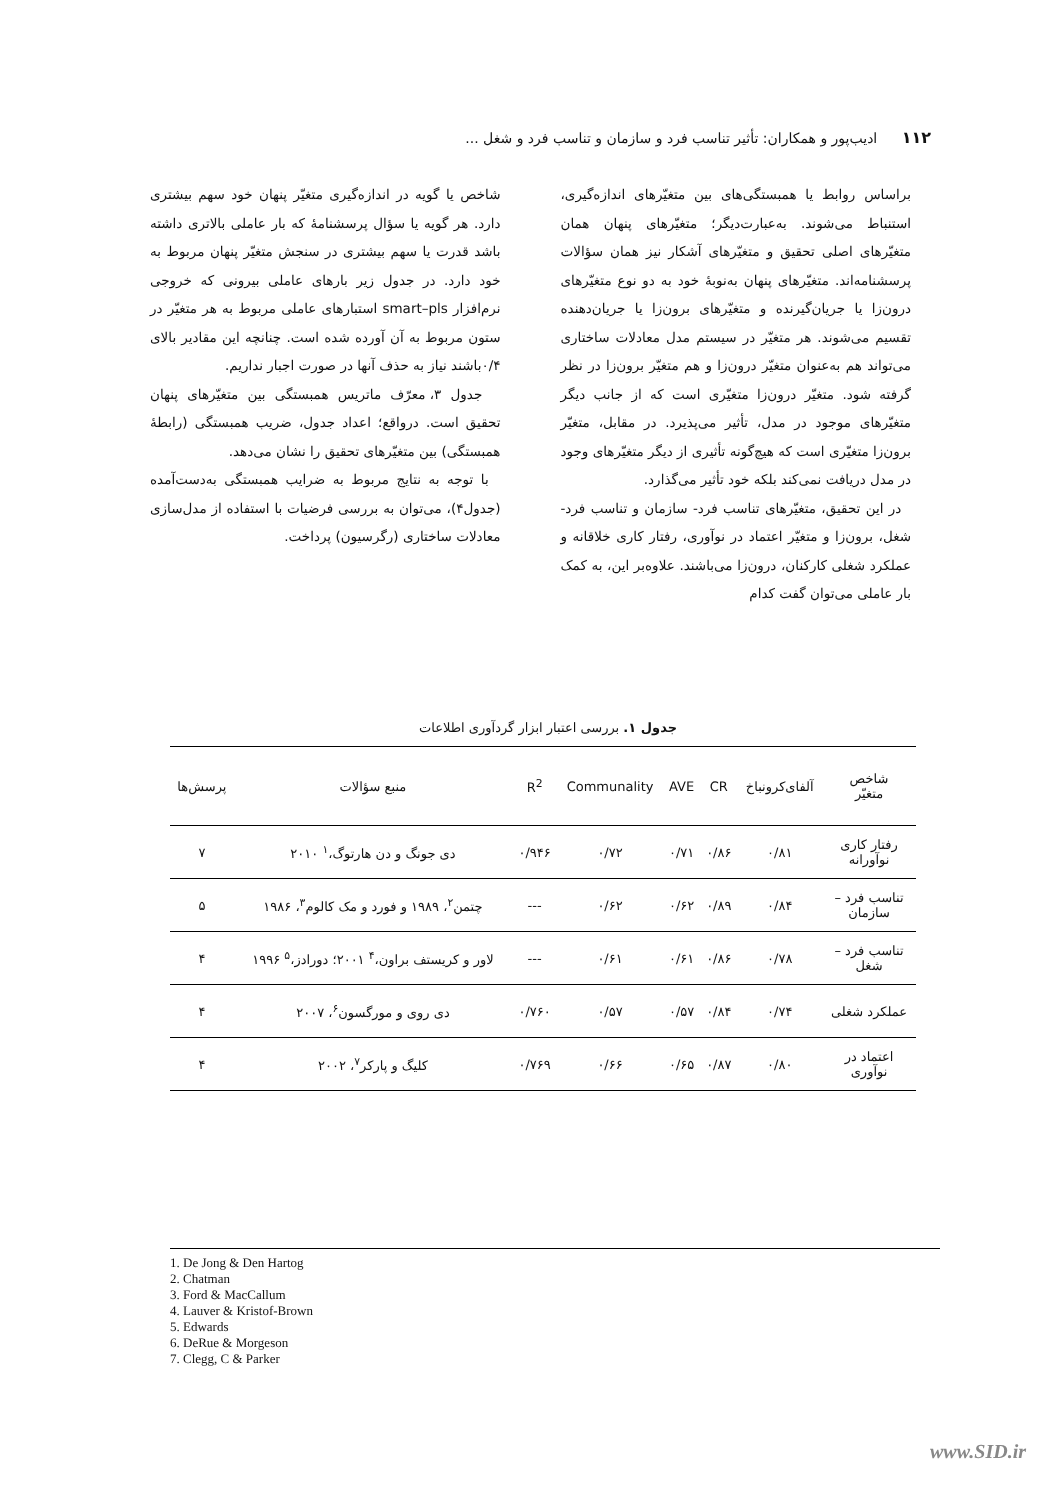۱۱۲ ادیب‌پور و همکاران: تأثیر تناسب فرد و سازمان و تناسب فرد و شغل ...
براساس روابط یا همبستگی‌های بین متغیّرهای اندازه‌گیری، استنباط می‌شوند. به‌عبارت‌دیگر؛ متغیّرهای پنهان همان متغیّرهای اصلی تحقیق و متغیّرهای آشکار نیز همان سؤالات پرسشنامه‌اند. متغیّرهای پنهان به‌نوبهٔ خود به دو نوع متغیّرهای درون‌زا یا جریان‌گیرنده و متغیّرهای برون‌زا یا جریان‌دهنده تقسیم می‌شوند. هر متغیّر در سیستم مدل معادلات ساختاری می‌تواند هم به‌عنوان متغیّر درون‌زا و هم متغیّر برون‌زا در نظر گرفته شود. متغیّر درون‌زا متغیّری است که از جانب دیگر متغیّرهای موجود در مدل، تأثیر می‌پذیرد. در مقابل، متغیّر برون‌زا متغیّری است که هیچ‌گونه تأثیری از دیگر متغیّرهای وجود در مدل دریافت نمی‌کند بلکه خود تأثیر می‌گذارد.
در این تحقیق، متغیّرهای تناسب فرد- سازمان و تناسب فرد- شغل، برون‌زا و متغیّر اعتماد در نوآوری، رفتار کاری خلاقانه و عملکرد شغلی کارکنان، درون‌زا می‌باشند. علاوه‌بر این، به کمک بار عاملی می‌توان گفت کدام
شاخص یا گویه در اندازه‌گیری متغیّر پنهان خود سهم بیشتری دارد. هر گویه یا سؤال پرسشنامهٔ که بار عاملی بالاتری داشته باشد قدرت یا سهم بیشتری در سنجش متغیّر پنهان مربوط به خود دارد. در جدول زیر بارهای عاملی بیرونی که خروجی نرم‌افزار smart–pls استبارهای عاملی مربوط به هر متغیّر در ستون مربوط به آن آورده شده است. چنانچه این مقادیر بالای ۰/۴باشند نیاز به حذف آنها در صورت اجبار نداریم.
جدول ۳، معرّف ماتریس همبستگی بین متغیّرهای پنهان تحقیق است. درواقع؛ اعداد جدول، ضریب همبستگی (رابطهٔ همبستگی) بین متغیّرهای تحقیق را نشان می‌دهد.
با توجه به نتایج مربوط به ضرایب همبستگی به‌دست‌آمده (جدول۴)، می‌توان به بررسی فرضیات با استفاده از مدل‌سازی معادلات ساختاری (رگرسیون) پرداخت.
جدول ۱. بررسی اعتبار ابزار گردآوری اطلاعات
| شاخص متغیّر | آلفای‌کرونباخ | CR | AVE | Communality | R<sup>2</sup> | منبع سؤالات | پرسش‌ها |
| --- | --- | --- | --- | --- | --- | --- | --- |
| رفتار کاری نوآورانه | ۰/۸۱ | ۰/۸۶ | ۰/۷۱ | ۰/۷۲ | ۰/۹۴۶ | دی جونگ و دن هارتوگ،<sup>۱</sup> ۲۰۱۰ | ۷ |
| تناسب فرد – سازمان | ۰/۸۴ | ۰/۸۹ | ۰/۶۲ | ۰/۶۲ | --- | چتمن<sup>۲</sup>، ۱۹۸۹ و فورد و مک کالوم<sup>۳</sup>، ۱۹۸۶ | ۵ |
| تناسب فرد – شغل | ۰/۷۸ | ۰/۸۶ | ۰/۶۱ | ۰/۶۱ | --- | لاور و کریستف براون،<sup>۴</sup> ۲۰۰۱؛ دورادز،<sup>۵</sup> ۱۹۹۶ | ۴ |
| عملکرد شغلی | ۰/۷۴ | ۰/۸۴ | ۰/۵۷ | ۰/۵۷ | ۰/۷۶۰ | دی روی و مورگسون<sup>۶</sup>، ۲۰۰۷ | ۴ |
| اعتماد در نوآوری | ۰/۸۰ | ۰/۸۷ | ۰/۶۵ | ۰/۶۶ | ۰/۷۶۹ | کلیگ و پارکر<sup>۷</sup>، ۲۰۰۲ | ۴ |
1. De Jong & Den Hartog
2. Chatman
3. Ford & MacCallum
4. Lauver & Kristof-Brown
5. Edwards
6. DeRue & Morgeson
7. Clegg, C & Parker
www.SID.ir